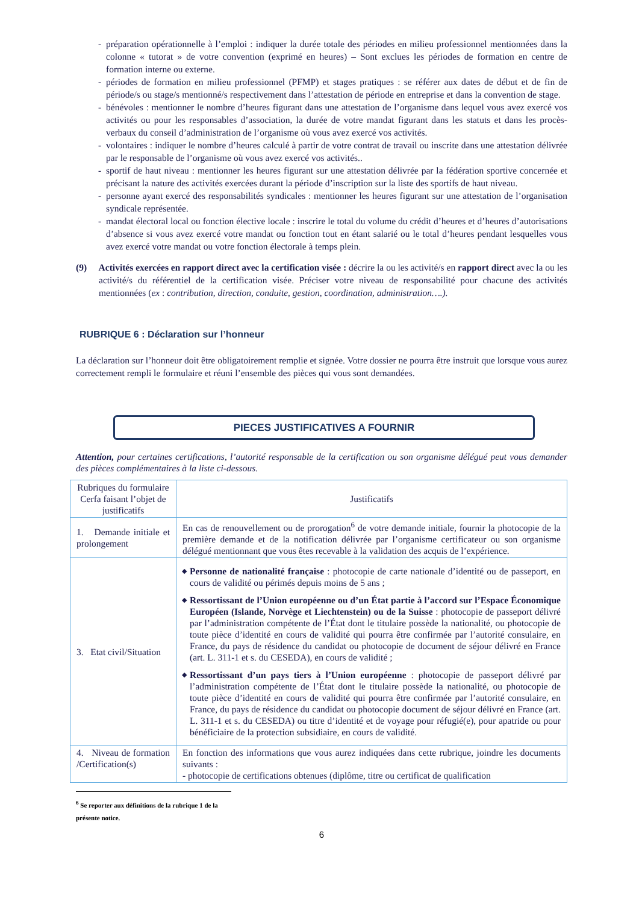- préparation opérationnelle à l’emploi : indiquer la durée totale des périodes en milieu professionnel mentionnées dans la colonne « tutorat » de votre convention (exprimé en heures) – Sont exclues les périodes de formation en centre de formation interne ou externe.
- périodes de formation en milieu professionnel (PFMP) et stages pratiques : se référer aux dates de début et de fin de période/s ou stage/s mentionné/s respectivement dans l’attestation de période en entreprise et dans la convention de stage.
- bénévoles : mentionner le nombre d’heures figurant dans une attestation de l’organisme dans lequel vous avez exercé vos activités ou pour les responsables d’association, la durée de votre mandat figurant dans les statuts et dans les procès-verbaux du conseil d’administration de l’organisme où vous avez exercé vos activités.
- volontaires : indiquer le nombre d’heures calculé à partir de votre contrat de travail ou inscrite dans une attestation délivrée par le responsable de l’organisme où vous avez exercé vos activités..
- sportif de haut niveau : mentionner les heures figurant sur une attestation délivrée par la fédération sportive concernée et précisant la nature des activités exercées durant la période d’inscription sur la liste des sportifs de haut niveau.
- personne ayant exercé des responsabilités syndicales : mentionner les heures figurant sur une attestation de l’organisation syndicale représentée.
- mandat électoral local ou fonction élective locale : inscrire le total du volume du crédit d’heures et d’heures d’autorisations d’absence si vous avez exercé votre mandat ou fonction tout en étant salarié ou le total d’heures pendant lesquelles vous avez exercé votre mandat ou votre fonction électorale à temps plein.
(9) Activités exercées en rapport direct avec la certification visée : décrire la ou les activité/s en rapport direct avec la ou les activité/s du référentiel de la certification visée. Préciser votre niveau de responsabilité pour chacune des activités mentionnées (ex : contribution, direction, conduite, gestion, coordination, administration….).
RUBRIQUE 6 : Déclaration sur l’honneur
La déclaration sur l’honneur doit être obligatoirement remplie et signée. Votre dossier ne pourra être instruit que lorsque vous aurez correctement rempli le formulaire et réuni l’ensemble des pièces qui vous sont demandées.
PIECES JUSTIFICATIVES A FOURNIR
Attention, pour certaines certifications, l’autorité responsable de la certification ou son organisme délégué peut vous demander des pièces complémentaires à la liste ci-dessous.
| Rubriques du formulaire Cerfa faisant l’objet de justificatifs | Justificatifs |
| --- | --- |
| 1. Demande initiale et prolongement | En cas de renouvellement ou de prorogation<sup>6</sup> de votre demande initiale, fournir la photocopie de la première demande et de la notification délivrée par l’organisme certificateur ou son organisme délégué mentionnant que vous êtes recevable à la validation des acquis de l’expérience. |
| 3. Etat civil/Situation | ◆ Personne de nationalité française : photocopie de carte nationale d’identité ou de passeport, en cours de validité ou périmés depuis moins de 5 ans ; ◆ Ressortissant de l’Union européenne ou d’un État partie à l’accord sur l’Espace Économique Européen (Islande, Norvège et Liechtenstein) ou de la Suisse : photocopie de passeport délivré par l’administration compétente de l’État dont le titulaire possède la nationalité, ou photocopie de toute pièce d’identité en cours de validité qui pourra être confirmée par l’autorité consulaire, en France, du pays de résidence du candidat ou photocopie de document de séjour délivré en France (art. L. 311-1 et s. du CESEDA), en cours de validité ; ◆ Ressortissant d’un pays tiers à l’Union européenne : photocopie de passeport délivré par l’administration compétente de l’État dont le titulaire possède la nationalité, ou photocopie de toute pièce d’identité en cours de validité qui pourra être confirmée par l’autorité consulaire, en France, du pays de résidence du candidat ou photocopie document de séjour délivré en France (art. L. 311-1 et s. du CESEDA) ou titre d’identité et de voyage pour réfugié(e), pour apatride ou pour bénéficiaire de la protection subsidiaire, en cours de validité. |
| 4. Niveau de formation /Certification(s) | En fonction des informations que vous aurez indiquées dans cette rubrique, joindre les documents suivants : - photocopie de certifications obtenues (diplôme, titre ou certificat de qualification |
<sup>6</sup> Se reporter aux définitions de la rubrique 1 de la présente notice.
6